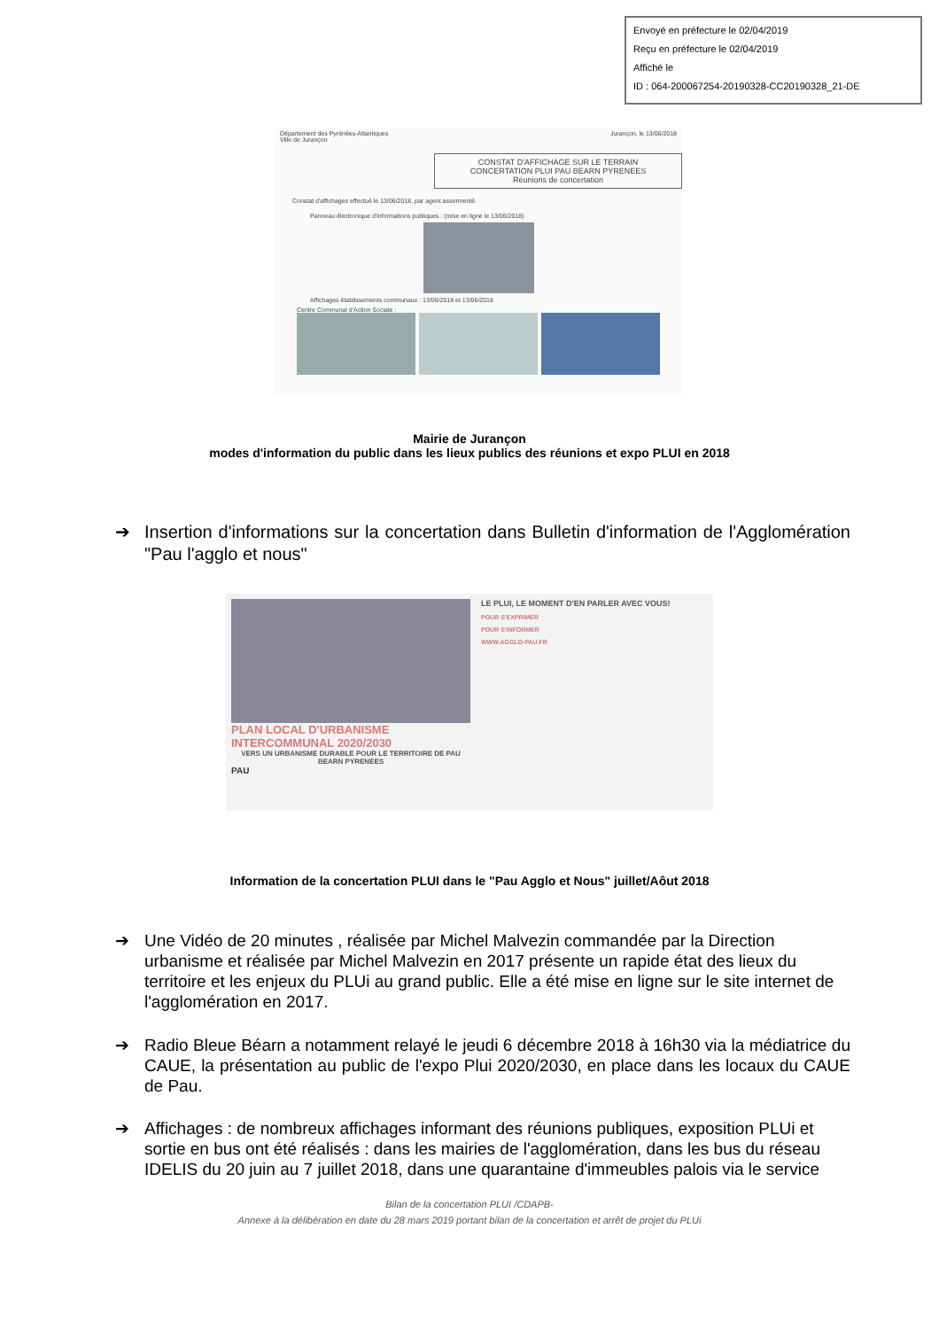Envoyé en préfecture le 02/04/2019
Reçu en préfecture le 02/04/2019
Affiché le
ID : 064-200067254-20190328-CC20190328_21-DE
Département des Pyrénées-Atlantiques
Ville de Jurançon Jurançon, le 13/06/2018
CONSTAT D'AFFICHAGE SUR LE TERRAIN
CONCERTATION PLUI PAU BEARN PYRENEES
Réunions de concertation
Constat d'affichages effectué le 13/06/2018, par agent assermenté.
Panneau électronique d'informations publiques : (mise en ligne le 13/06/2018)
Affichages établissements communaux : 13/06/2018 et 13/06/2018
Centre Communal d'Action Sociale :
Mairie de Jurançon
modes d'information du public dans les lieux publics des réunions et expo PLUI en 2018
➔ Insertion d'informations sur la concertation dans Bulletin d'information de l'Agglomération "Pau l'agglo et nous"
PLAN LOCAL D'URBANISME INTERCOMMUNAL 2020/2030
VERS UN URBANISME DURABLE POUR LE TERRITOIRE DE PAU BEARN PYRENEES
PAU
LE PLUI, LE MOMENT D'EN PARLER AVEC VOUS!
POUR S'EXPRIMER
POUR S'INFORMER
WWW.AGGLO-PAU.FR
Information de la concertation PLUI dans le "Pau Agglo et Nous" juillet/Aôut 2018
➔ Une Vidéo de 20 minutes , réalisée par Michel Malvezin commandée par la Direction urbanisme et réalisée par Michel Malvezin en 2017 présente un rapide état des lieux du territoire et les enjeux du PLUi au grand public. Elle a été mise en ligne sur le site internet de l'agglomération en 2017.
➔ Radio Bleue Béarn a notamment relayé le jeudi 6 décembre 2018 à 16h30 via la médiatrice du CAUE, la présentation au public de l'expo Plui 2020/2030, en place dans les locaux du CAUE de Pau.
➔ Affichages : de nombreux affichages informant des réunions publiques, exposition PLUi et sortie en bus ont été réalisés : dans les mairies de l'agglomération, dans les bus du réseau IDELIS du 20 juin au 7 juillet 2018, dans une quarantaine d'immeubles palois via le service
Bilan de la concertation PLUI /CDAPB-
Annexe à la délibération en date du 28 mars 2019 portant bilan de la concertation et arrêt de projet du PLUi